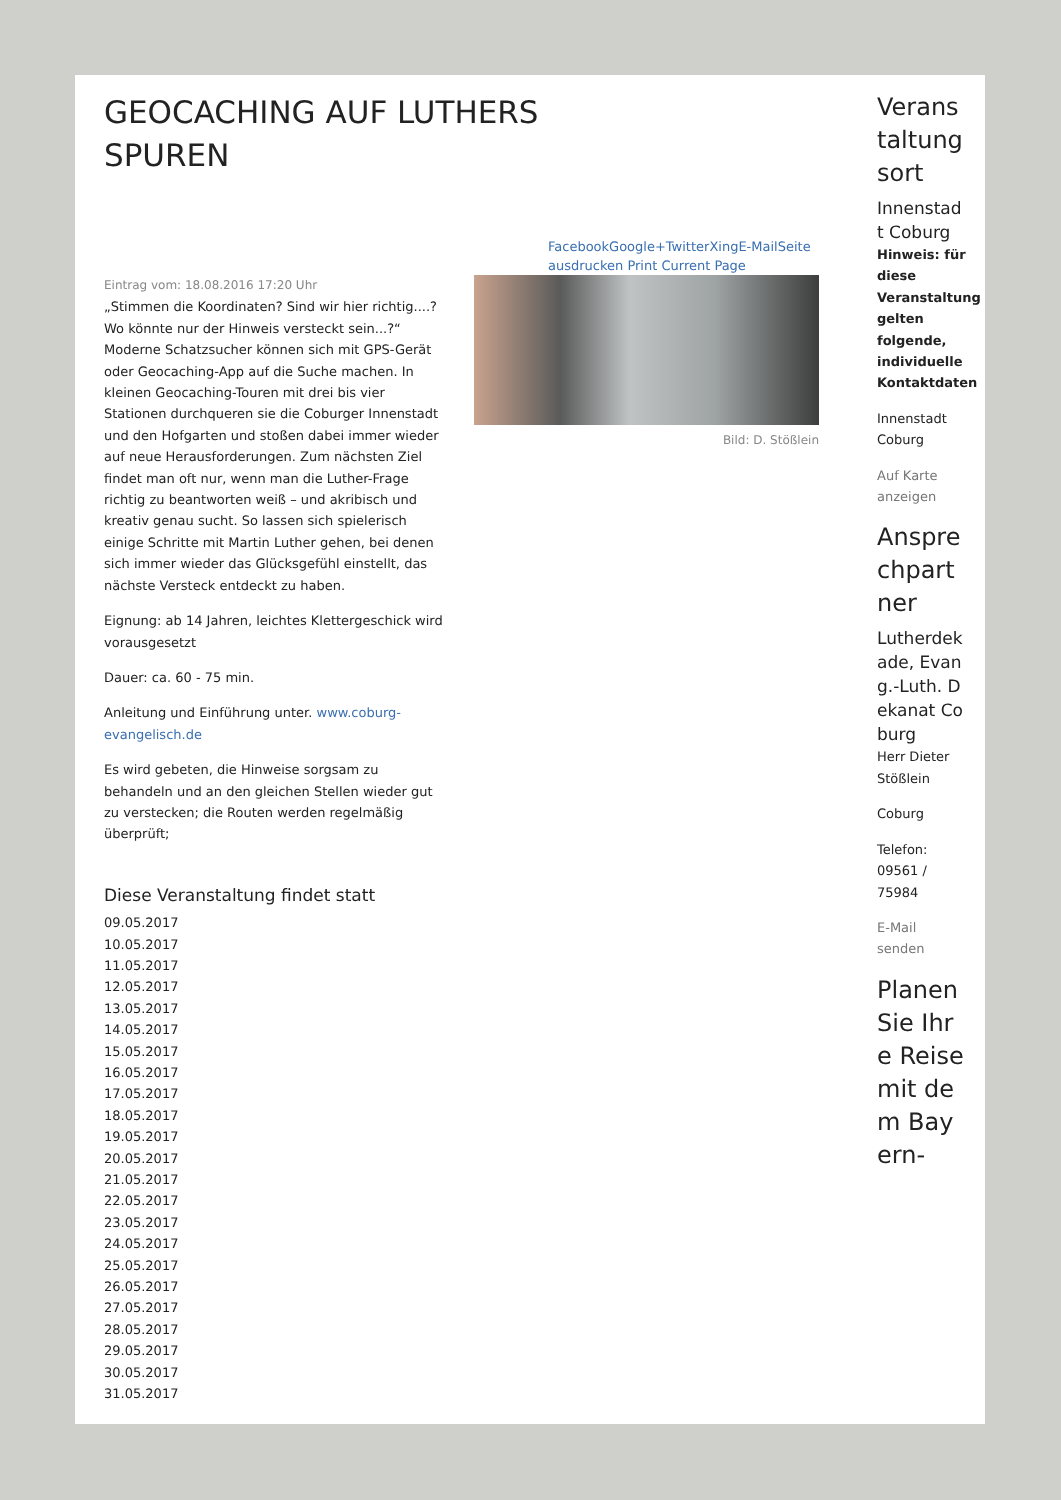GEOCACHING AUF LUTHERS SPUREN
FacebookGoogle+TwitterXingE-MailSeite ausdrucken Print Current Page
Eintrag vom: 18.08.2016 17:20 Uhr
„Stimmen die Koordinaten? Sind wir hier richtig....? Wo könnte nur der Hinweis versteckt sein...?“ Moderne Schatzsucher können sich mit GPS-Gerät oder Geocaching-App auf die Suche machen. In kleinen Geocaching-Touren mit drei bis vier Stationen durchqueren sie die Coburger Innenstadt und den Hofgarten und stoßen dabei immer wieder auf neue Herausforderungen. Zum nächsten Ziel findet man oft nur, wenn man die Luther-Frage richtig zu beantworten weiß – und akribisch und kreativ genau sucht. So lassen sich spielerisch einige Schritte mit Martin Luther gehen, bei denen sich immer wieder das Glücksgefühl einstellt, das nächste Versteck entdeckt zu haben.
Eignung: ab 14 Jahren, leichtes Klettergeschick wird vorausgesetzt
Dauer: ca. 60 - 75 min.
Anleitung und Einführung unter. www.coburg-evangelisch.de
Es wird gebeten, die Hinweise sorgsam zu behandeln und an den gleichen Stellen wieder gut zu verstecken; die Routen werden regelmäßig überprüft;
Diese Veranstaltung findet statt
09.05.2017
10.05.2017
11.05.2017
12.05.2017
13.05.2017
14.05.2017
15.05.2017
16.05.2017
17.05.2017
18.05.2017
19.05.2017
20.05.2017
21.05.2017
22.05.2017
23.05.2017
24.05.2017
25.05.2017
26.05.2017
27.05.2017
28.05.2017
29.05.2017
30.05.2017
31.05.2017
Bild: D. Stößlein
Veranstaltungsort
Innenstadt Coburg
Hinweis: für diese Veranstaltung gelten folgende, individuelle Kontaktdaten
Innenstadt Coburg
Auf Karte anzeigen
Ansprechpartner
Lutherdekade, Evang.-Luth. Dekanat Coburg
Herr Dieter Stößlein
Coburg
Telefon: 09561 / 75984
E-Mail senden
Planen Sie Ihre Reise mit dem Bayern-